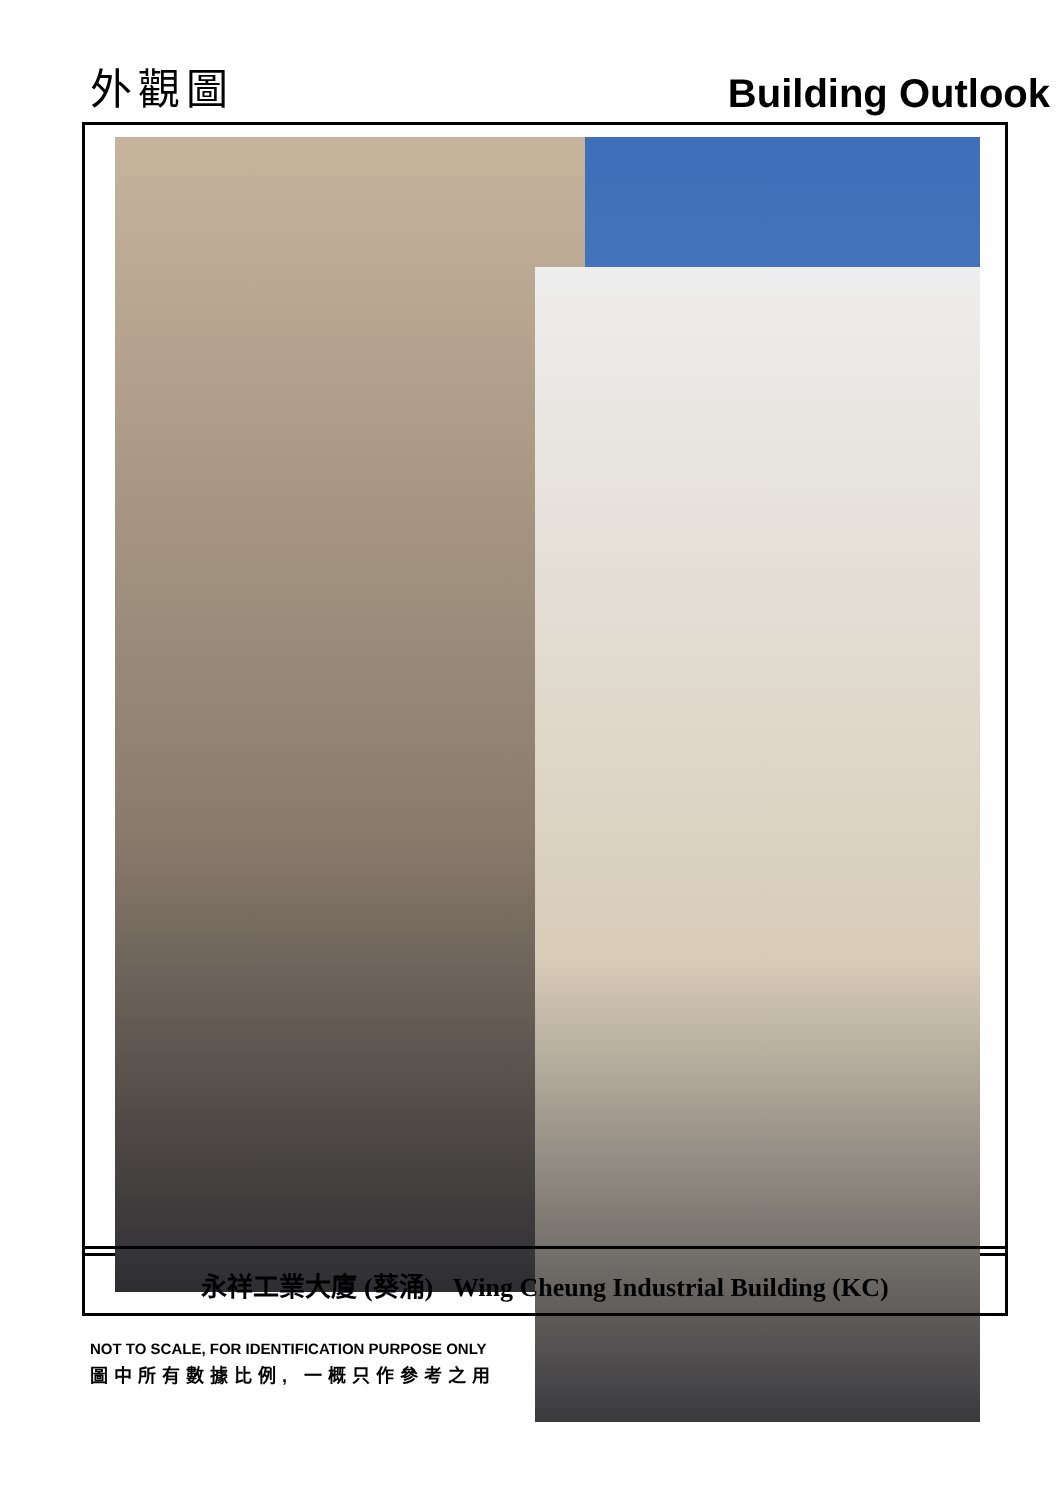外觀圖
Building Outlook
永祥工業大廈 (葵涌) Wing Cheung Industrial Building (KC)
NOT TO SCALE, FOR IDENTIFICATION PURPOSE ONLY
圖中所有數據比例, 一概只作參考之用